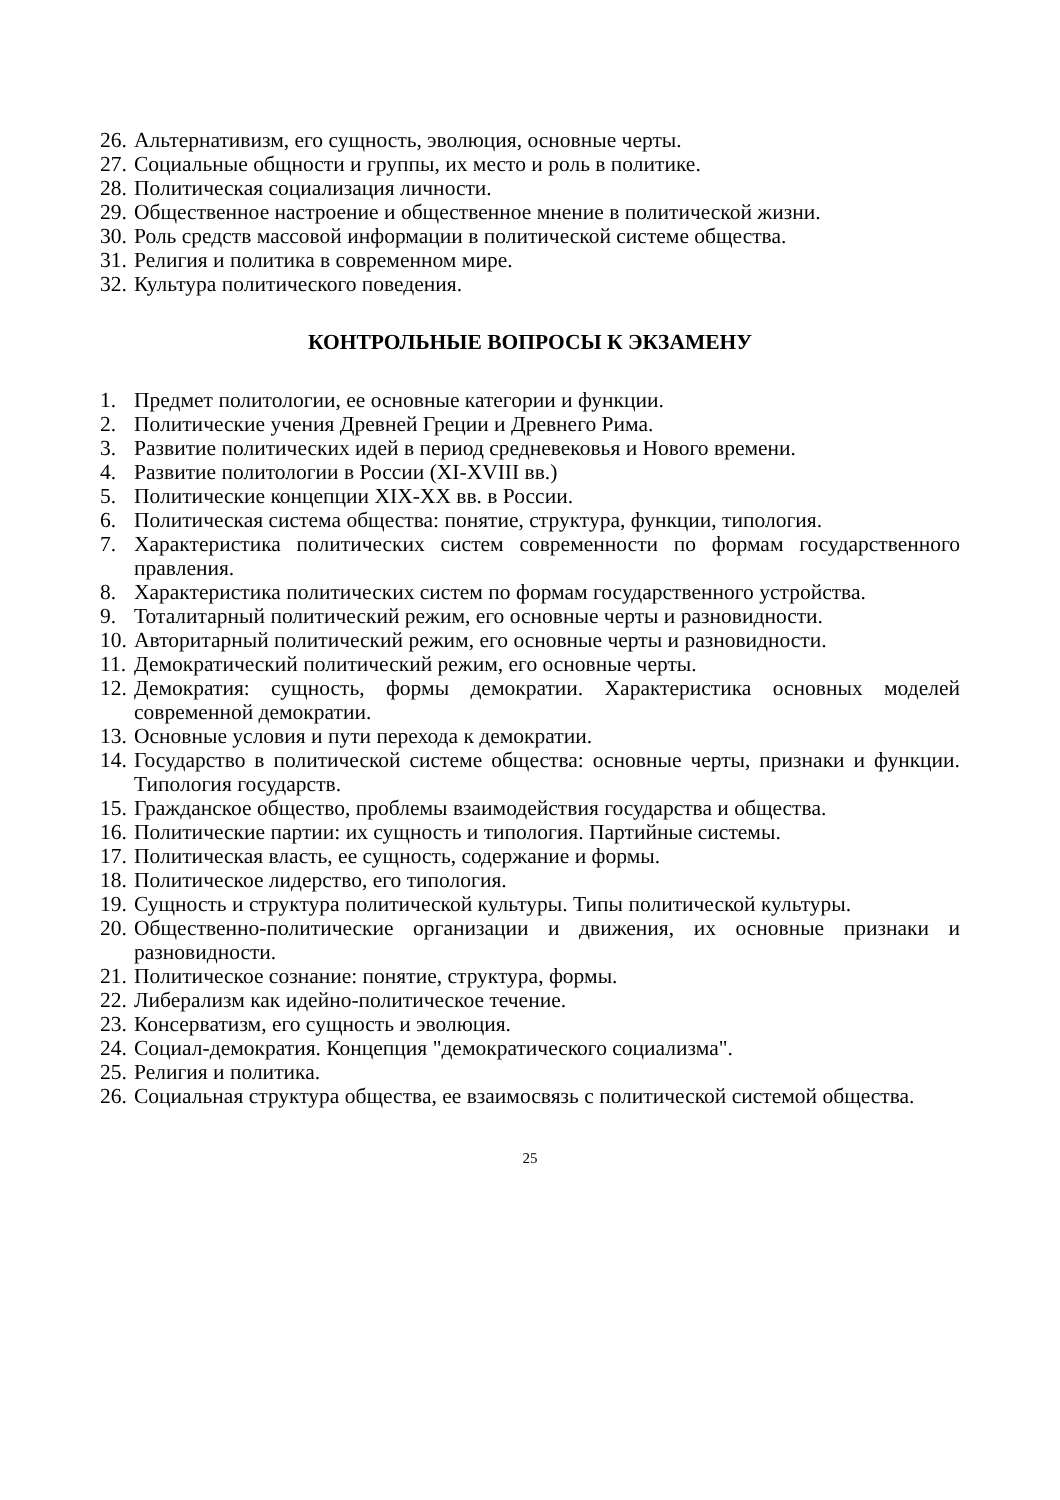26. Альтернативизм, его сущность, эволюция, основные черты.
27. Социальные общности и группы, их место и роль в политике.
28. Политическая социализация личности.
29. Общественное настроение и общественное мнение в политической жизни.
30. Роль средств массовой информации в политической системе общества.
31. Религия и политика в современном мире.
32. Культура политического поведения.
КОНТРОЛЬНЫЕ ВОПРОСЫ К ЭКЗАМЕНУ
1. Предмет политологии, ее основные категории и функции.
2. Политические учения Древней Греции и Древнего Рима.
3. Развитие политических идей в период средневековья и Нового времени.
4. Развитие политологии в России (XI-XVIII вв.)
5. Политические концепции XIX-XX вв. в России.
6. Политическая система общества: понятие, структура, функции, типология.
7. Характеристика политических систем современности по формам государственного правления.
8. Характеристика политических систем по формам государственного устройства.
9. Тоталитарный политический режим, его основные черты и разновидности.
10. Авторитарный политический режим, его основные черты и разновидности.
11. Демократический политический режим, его основные черты.
12. Демократия: сущность, формы демократии. Характеристика основных моделей современной демократии.
13. Основные условия и пути перехода к демократии.
14. Государство в политической системе общества: основные черты, признаки и функции. Типология государств.
15. Гражданское общество, проблемы взаимодействия государства и общества.
16. Политические партии: их сущность и типология. Партийные системы.
17. Политическая власть, ее сущность, содержание и формы.
18. Политическое лидерство, его типология.
19. Сущность и структура политической культуры. Типы политической культуры.
20. Общественно-политические организации и движения, их основные признаки и разновидности.
21. Политическое сознание: понятие, структура, формы.
22. Либерализм как идейно-политическое течение.
23. Консерватизм, его сущность и эволюция.
24. Социал-демократия. Концепция "демократического социализма".
25. Религия и политика.
26. Социальная структура общества, ее взаимосвязь с политической системой общества.
25